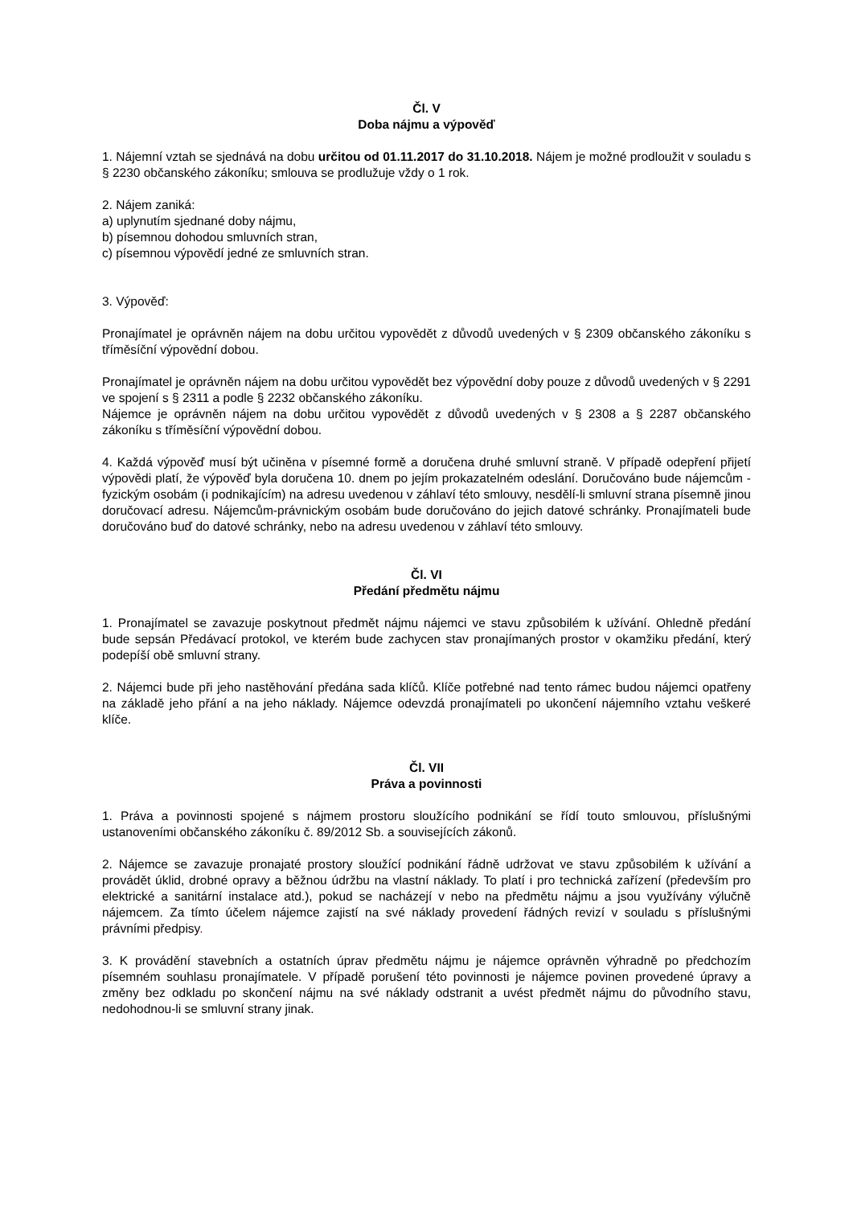Čl. V
Doba nájmu a výpověď
1. Nájemní vztah se sjednává na dobu určitou od 01.11.2017 do 31.10.2018. Nájem je možné prodloužit v souladu s § 2230 občanského zákoníku; smlouva se prodlužuje vždy o 1 rok.
2. Nájem zaniká:
a) uplynutím sjednané doby nájmu,
b) písemnou dohodou smluvních stran,
c) písemnou výpovědí jedné ze smluvních stran.
3. Výpověď:
Pronajímatel je oprávněn nájem na dobu určitou vypovědět z důvodů uvedených v § 2309 občanského zákoníku s tříměsíční výpovědní dobou.
Pronajímatel je oprávněn nájem na dobu určitou vypovědět bez výpovědní doby pouze z důvodů uvedených v § 2291 ve spojení s § 2311 a podle § 2232 občanského zákoníku.
Nájemce je oprávněn nájem na dobu určitou vypovědět z důvodů uvedených v § 2308 a § 2287 občanského zákoníku s tříměsíční výpovědní dobou.
4. Každá výpověď musí být učiněna v písemné formě a doručena druhé smluvní straně. V případě odepření přijetí výpovědi platí, že výpověď byla doručena 10. dnem po jejím prokazatelném odeslání. Doručováno bude nájemcům - fyzickým osobám (i podnikajícím) na adresu uvedenou v záhlaví této smlouvy, nesdělí-li smluvní strana písemně jinou doručovací adresu. Nájemcům-právnickým osobám bude doručováno do jejich datové schránky. Pronajímateli bude doručováno buď do datové schránky, nebo na adresu uvedenou v záhlaví této smlouvy.
Čl. VI
Předání předmětu nájmu
1. Pronajímatel se zavazuje poskytnout předmět nájmu nájemci ve stavu způsobilém k užívání. Ohledně předání bude sepsán Předávací protokol, ve kterém bude zachycen stav pronajímaných prostor v okamžiku předání, který podepíší obě smluvní strany.
2. Nájemci bude při jeho nastěhování předána sada klíčů. Klíče potřebné nad tento rámec budou nájemci opatřeny na základě jeho přání a na jeho náklady. Nájemce odevzdá pronajímateli po ukončení nájemního vztahu veškeré klíče.
Čl. VII
Práva a povinnosti
1. Práva a povinnosti spojené s nájmem prostoru sloužícího podnikání se řídí touto smlouvou, příslušnými ustanoveními občanského zákoníku č. 89/2012 Sb. a souvisejících zákonů.
2. Nájemce se zavazuje pronajaté prostory sloužící podnikání řádně udržovat ve stavu způsobilém k užívání a provádět úklid, drobné opravy a běžnou údržbu na vlastní náklady. To platí i pro technická zařízení (především pro elektrické a sanitární instalace atd.), pokud se nacházejí v nebo na předmětu nájmu a jsou využívány výlučně nájemcem. Za tímto účelem nájemce zajistí na své náklady provedení řádných revizí v souladu s příslušnými právními předpisy.
3. K provádění stavebních a ostatních úprav předmětu nájmu je nájemce oprávněn výhradně po předchozím písemném souhlasu pronajímatele. V případě porušení této povinnosti je nájemce povinen provedené úpravy a změny bez odkladu po skončení nájmu na své náklady odstranit a uvést předmět nájmu do původního stavu, nedohodnou-li se smluvní strany jinak.